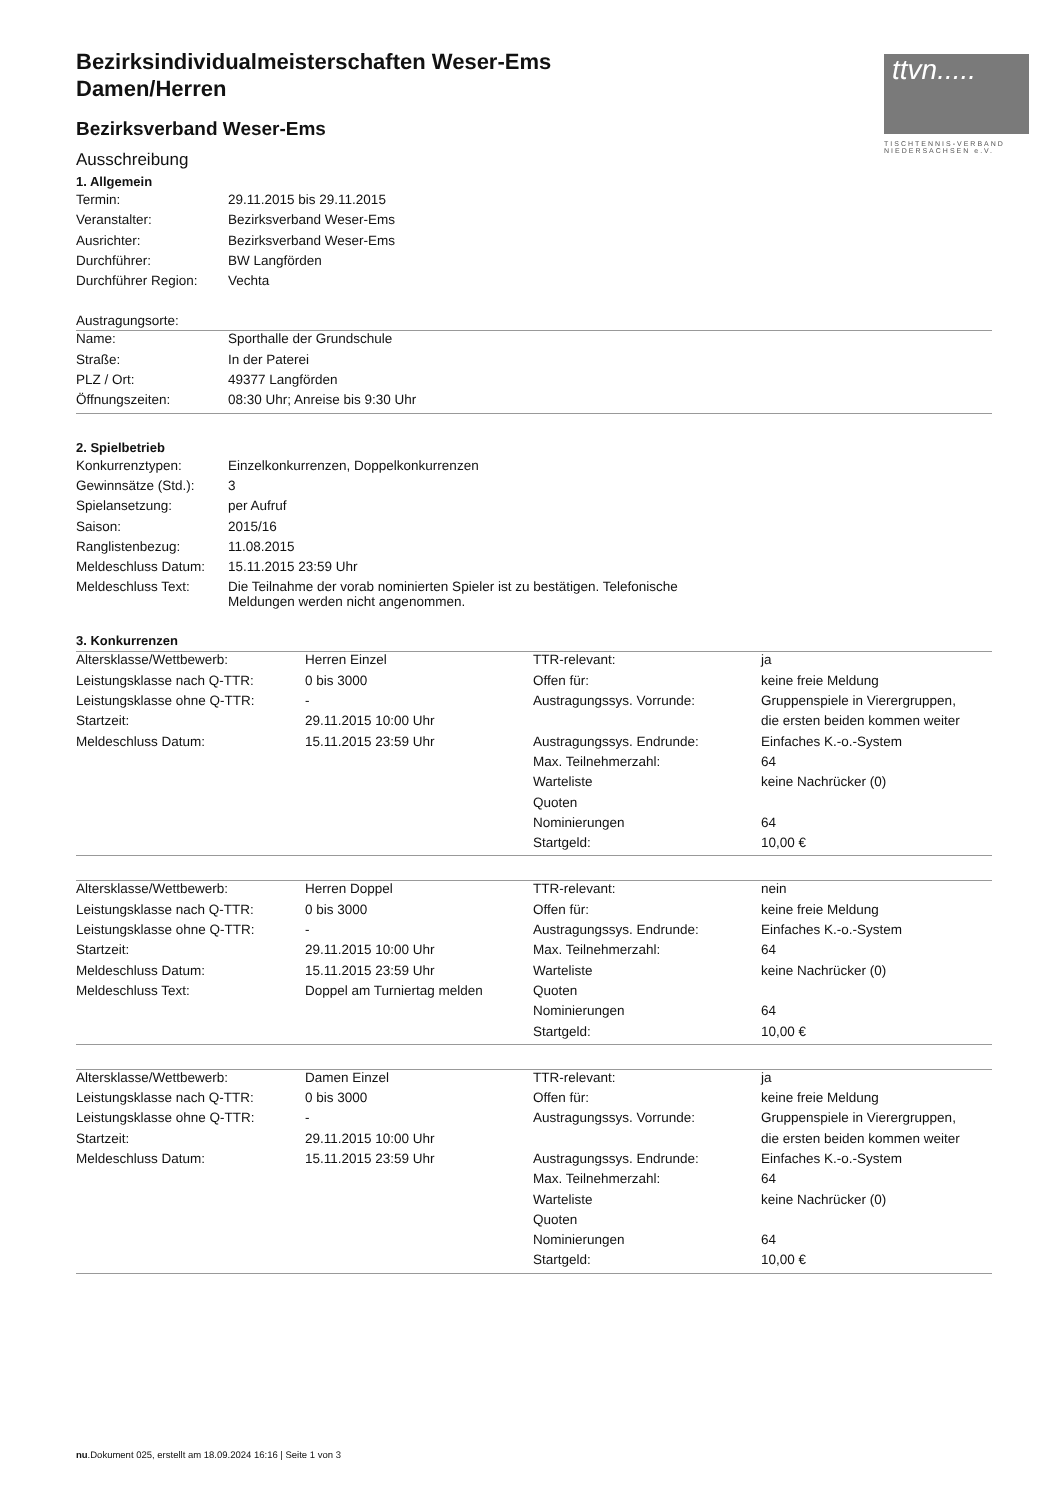ttvn.....
TISCHTENNIS-VERBAND NIEDERSACHSEN e.V.
Bezirksindividualmeisterschaften Weser-Ems
Damen/Herren
Bezirksverband Weser-Ems
Ausschreibung
1. Allgemein
| Termin: | 29.11.2015 bis 29.11.2015 |
| Veranstalter: | Bezirksverband Weser-Ems |
| Ausrichter: | Bezirksverband Weser-Ems |
| Durchführer: | BW Langförden |
| Durchführer Region: | Vechta |
Austragungsorte:
| Name: | Sporthalle der Grundschule |
| Straße: | In der Paterei |
| PLZ / Ort: | 49377 Langförden |
| Öffnungszeiten: | 08:30 Uhr; Anreise bis 9:30 Uhr |
2. Spielbetrieb
| Konkurrenztypen: | Einzelkonkurrenzen, Doppelkonkurrenzen |
| Gewinnsätze (Std.): | 3 |
| Spielansetzung: | per Aufruf |
| Saison: | 2015/16 |
| Ranglistenbezug: | 11.08.2015 |
| Meldeschluss Datum: | 15.11.2015 23:59 Uhr |
| Meldeschluss Text: | Die Teilnahme der vorab nominierten Spieler ist zu bestätigen. Telefonische Meldungen werden nicht angenommen. |
3. Konkurrenzen
| Altersklasse/Wettbewerb: | Herren Einzel | TTR-relevant: | ja |
| Leistungsklasse nach Q-TTR: | 0 bis 3000 | Offen für: | keine freie Meldung |
| Leistungsklasse ohne Q-TTR: | - | Austragungssys. Vorrunde: | Gruppenspiele in Vierergruppen, |
| Startzeit: | 29.11.2015 10:00 Uhr | | die ersten beiden kommen weiter |
| Meldeschluss Datum: | 15.11.2015 23:59 Uhr | Austragungssys. Endrunde: | Einfaches K.-o.-System |
| | | Max. Teilnehmerzahl: | 64 |
| | | Warteliste | keine Nachrücker (0) |
| | | Quoten | |
| | | Nominierungen | 64 |
| | | Startgeld: | 10,00 € |
| Altersklasse/Wettbewerb: | Herren Doppel | TTR-relevant: | nein |
| Leistungsklasse nach Q-TTR: | 0 bis 3000 | Offen für: | keine freie Meldung |
| Leistungsklasse ohne Q-TTR: | - | Austragungssys. Endrunde: | Einfaches K.-o.-System |
| Startzeit: | 29.11.2015 10:00 Uhr | Max. Teilnehmerzahl: | 64 |
| Meldeschluss Datum: | 15.11.2015 23:59 Uhr | Warteliste | keine Nachrücker (0) |
| Meldeschluss Text: | Doppel am Turniertag melden | Quoten | |
| | | Nominierungen | 64 |
| | | Startgeld: | 10,00 € |
| Altersklasse/Wettbewerb: | Damen Einzel | TTR-relevant: | ja |
| Leistungsklasse nach Q-TTR: | 0 bis 3000 | Offen für: | keine freie Meldung |
| Leistungsklasse ohne Q-TTR: | - | Austragungssys. Vorrunde: | Gruppenspiele in Vierergruppen, |
| Startzeit: | 29.11.2015 10:00 Uhr | | die ersten beiden kommen weiter |
| Meldeschluss Datum: | 15.11.2015 23:59 Uhr | Austragungssys. Endrunde: | Einfaches K.-o.-System |
| | | Max. Teilnehmerzahl: | 64 |
| | | Warteliste | keine Nachrücker (0) |
| | | Quoten | |
| | | Nominierungen | 64 |
| | | Startgeld: | 10,00 € |
nu.Dokument 025, erstellt am 18.09.2024 16:16 | Seite 1 von 3